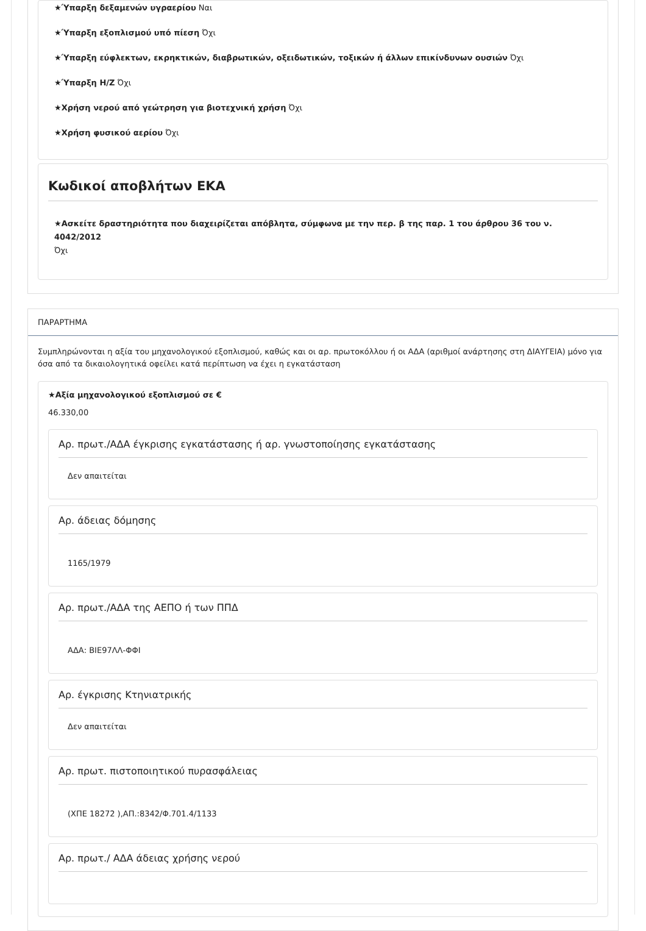★Ύπαρξη δεξαμενών υγραερίου Ναι
★Ύπαρξη εξοπλισμού υπό πίεση Όχι
★Ύπαρξη εύφλεκτων, εκρηκτικών, διαβρωτικών, οξειδωτικών, τοξικών ή άλλων επικίνδυνων ουσιών Όχι
★Ύπαρξη Η/Ζ Όχι
★Χρήση νερού από γεώτρηση για βιοτεχνική χρήση Όχι
★Χρήση φυσικού αερίου Όχι
Κωδικοί αποβλήτων ΕΚΑ
★Ασκείτε δραστηριότητα που διαχειρίζεται απόβλητα, σύμφωνα με την περ. β της παρ. 1 του άρθρου 36 του ν. 4042/2012
Όχι
ΠΑΡΑΡΤΗΜΑ
Συμπληρώνονται η αξία του μηχανολογικού εξοπλισμού, καθώς και οι αρ. πρωτοκόλλου ή οι ΑΔΑ (αριθμοί ανάρτησης στη ΔΙΑΥΓΕΙΑ) μόνο για όσα από τα δικαιολογητικά οφείλει κατά περίπτωση να έχει η εγκατάσταση
★Αξία μηχανολογικού εξοπλισμού σε €
46.330,00
Αρ. πρωτ./ΑΔΑ έγκρισης εγκατάστασης ή αρ. γνωστοποίησης εγκατάστασης
Δεν απαιτείται
Αρ. άδειας δόμησης
1165/1979
Αρ. πρωτ./ΑΔΑ της ΑΕΠΟ ή των ΠΠΔ
ΑΔΑ: ΒΙΕ97ΛΛ-ΦΦΙ
Αρ. έγκρισης Κτηνιατρικής
Δεν απαιτείται
Αρ. πρωτ. πιστοποιητικού πυρασφάλειας
(ΧΠΕ 18272 ),ΑΠ.:8342/Φ.701.4/1133
Αρ. πρωτ./ ΑΔΑ άδειας χρήσης νερού